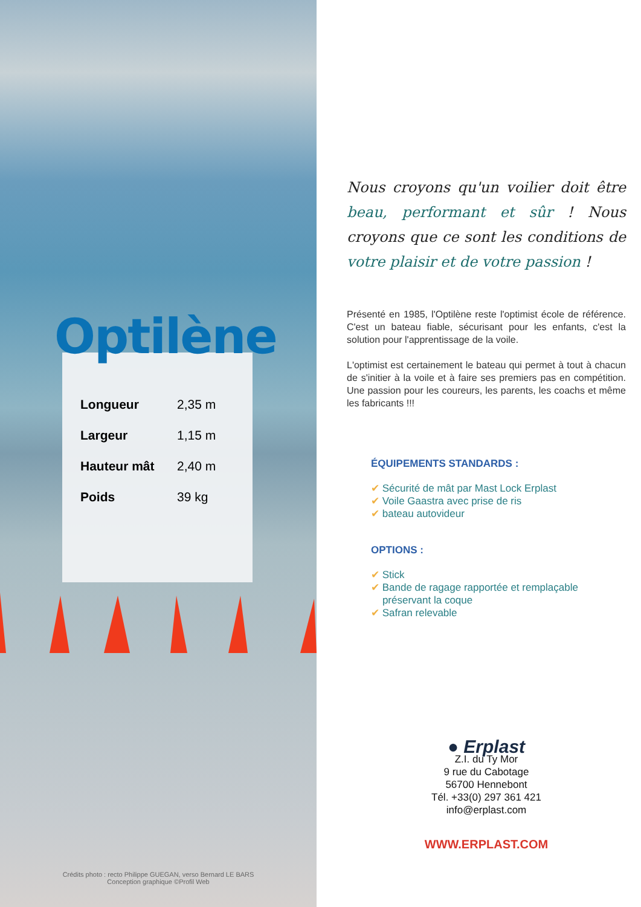Optilène
| Longueur | 2,35 m |
| Largeur | 1,15 m |
| Hauteur mât | 2,40 m |
| Poids | 39 kg |
Crédits photo : recto Philippe GUEGAN, verso Bernard LE BARS
Conception graphique ©Profil Web
Nous croyons qu'un voilier doit être beau, performant et sûr ! Nous croyons que ce sont les conditions de votre plaisir et de votre passion !
Présenté en 1985, l'Optilène reste l'optimist école de référence. C'est un bateau fiable, sécurisant pour les enfants, c'est la solution pour l'apprentissage de la voile.
L'optimist est certainement le bateau qui permet à tout à chacun de s'initier à la voile et à faire ses premiers pas en compétition. Une passion pour les coureurs, les parents, les coachs et même les fabricants !!!
ÉQUIPEMENTS STANDARDS :
✔ Sécurité de mât par Mast Lock Erplast
✔ Voile Gaastra avec prise de ris
✔ bateau autovideur
OPTIONS :
✔ Stick
✔ Bande de ragage rapportée et remplaçable
préservant la coque
✔ Safran relevable
● Erplast
Z.I. du Ty Mor
9 rue du Cabotage
56700 Hennebont
Tél. +33(0) 297 361 421
info@erplast.com
WWW.ERPLAST.COM